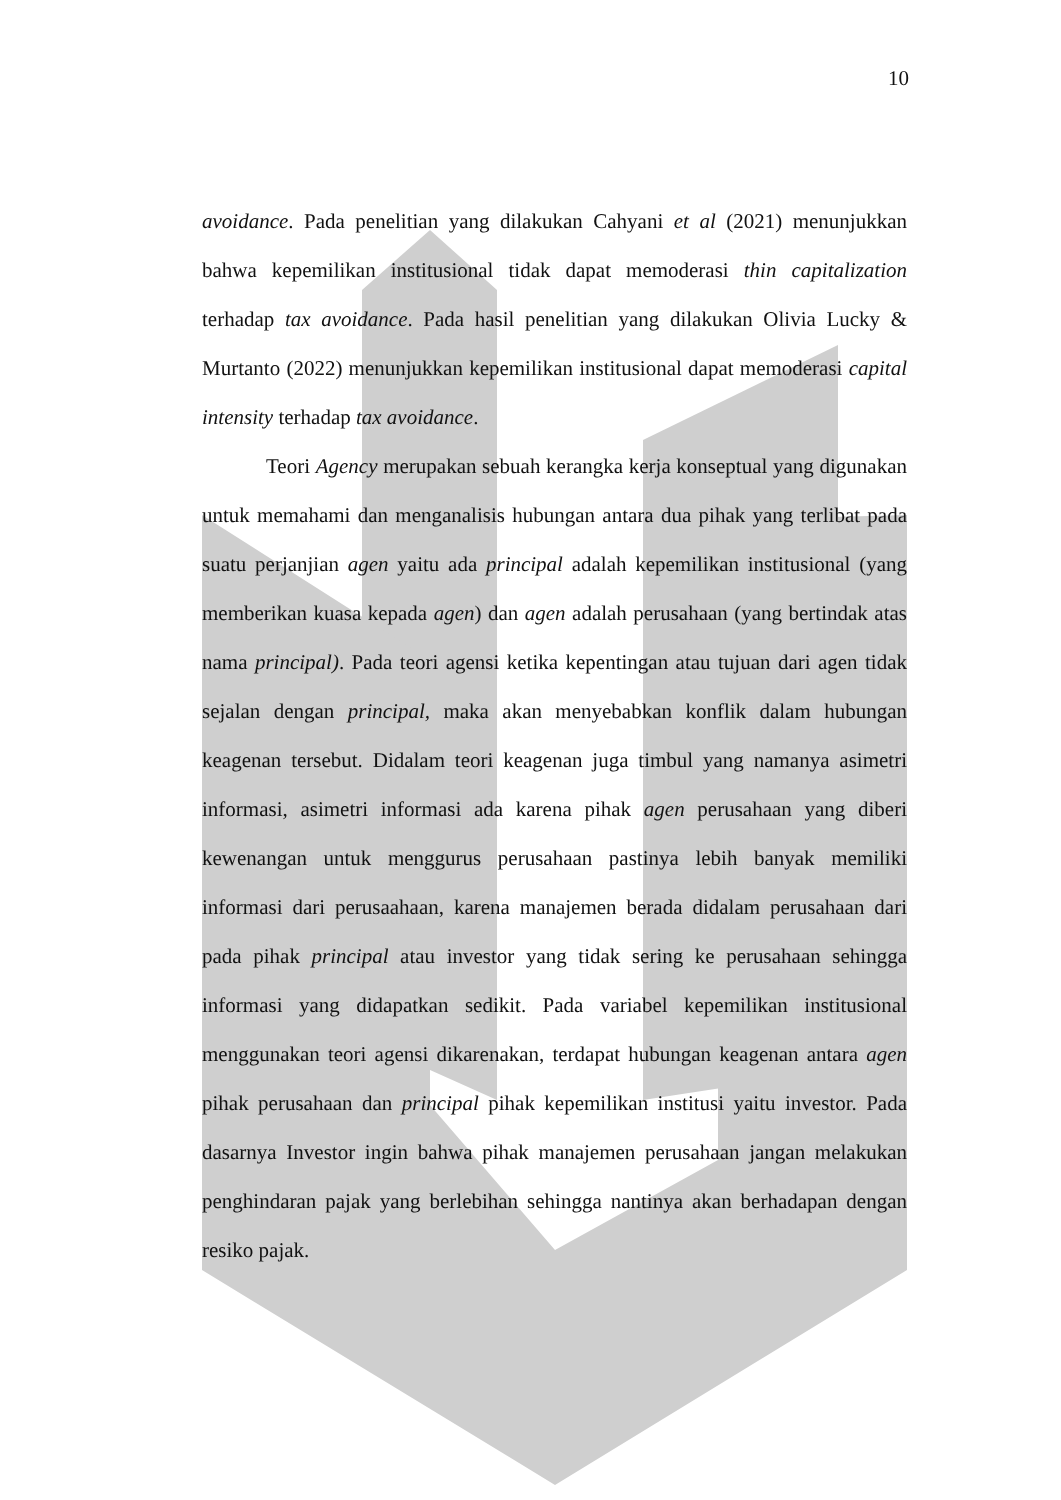10
avoidance. Pada penelitian yang dilakukan Cahyani et al (2021) menunjukkan bahwa kepemilikan institusional tidak dapat memoderasi thin capitalization terhadap tax avoidance. Pada hasil penelitian yang dilakukan Olivia Lucky & Murtanto (2022) menunjukkan kepemilikan institusional dapat memoderasi capital intensity terhadap tax avoidance.
Teori Agency merupakan sebuah kerangka kerja konseptual yang digunakan untuk memahami dan menganalisis hubungan antara dua pihak yang terlibat pada suatu perjanjian agen yaitu ada principal adalah kepemilikan institusional (yang memberikan kuasa kepada agen) dan agen adalah perusahaan (yang bertindak atas nama principal). Pada teori agensi ketika kepentingan atau tujuan dari agen tidak sejalan dengan principal, maka akan menyebabkan konflik dalam hubungan keagenan tersebut. Didalam teori keagenan juga timbul yang namanya asimetri informasi, asimetri informasi ada karena pihak agen perusahaan yang diberi kewenangan untuk menggurus perusahaan pastinya lebih banyak memiliki informasi dari perusaahaan, karena manajemen berada didalam perusahaan dari pada pihak principal atau investor yang tidak sering ke perusahaan sehingga informasi yang didapatkan sedikit. Pada variabel kepemilikan institusional menggunakan teori agensi dikarenakan, terdapat hubungan keagenan antara agen pihak perusahaan dan principal pihak kepemilikan institusi yaitu investor. Pada dasarnya Investor ingin bahwa pihak manajemen perusahaan jangan melakukan penghindaran pajak yang berlebihan sehingga nantinya akan berhadapan dengan resiko pajak.